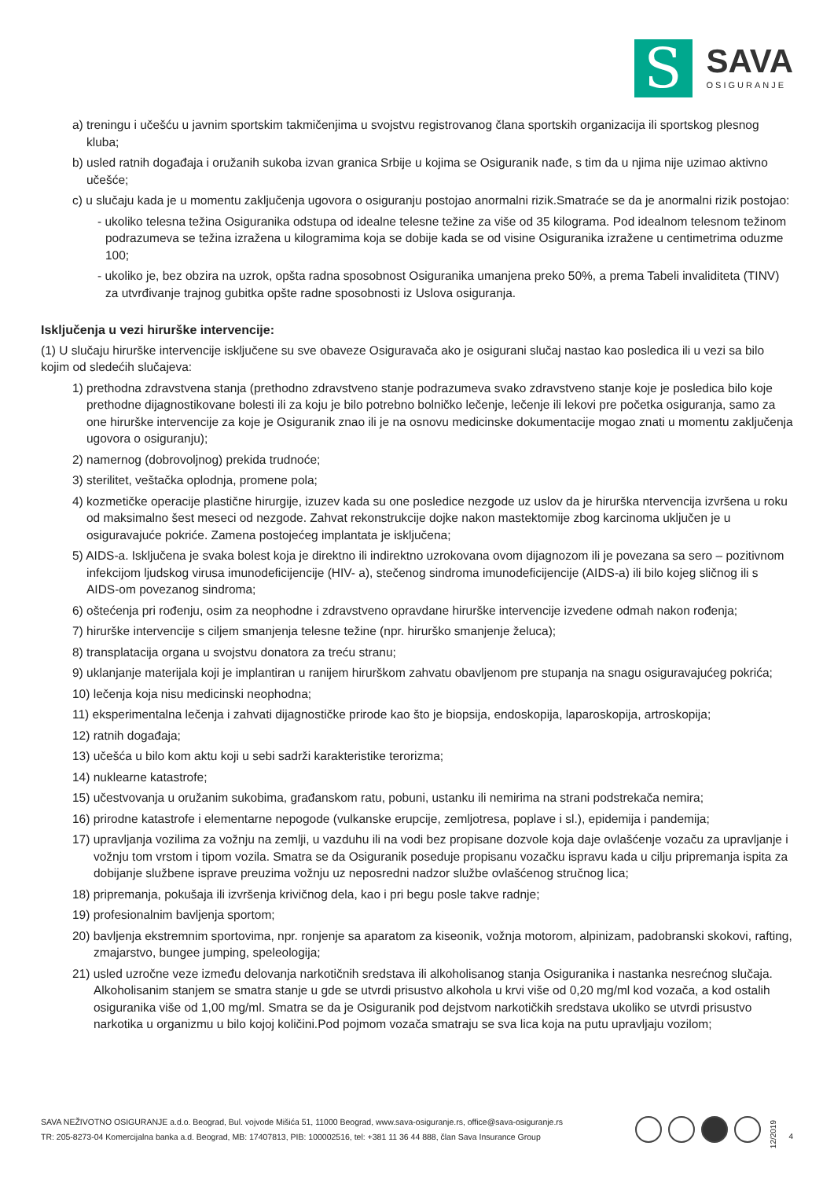S
SAVA
OSIGURANJE
a) treningu i učešću u javnim sportskim takmičenjima u svojstvu registrovanog člana sportskih organizacija ili sportskog plesnog kluba;
b) usled ratnih događaja i oružanih sukoba izvan granica Srbije u kojima se Osiguranik nađe, s tim da u njima nije uzimao aktivno učešće;
c) u slučaju kada je u momentu zaključenja ugovora o osiguranju postojao anormalni rizik.Smatraće se da je anormalni rizik postojao:
- ukoliko telesna težina Osiguranika odstupa od idealne telesne težine za više od 35 kilograma. Pod idealnom telesnom težinom podrazumeva se težina izražena u kilogramima koja se dobije kada se od visine Osiguranika izražene u centimetrima oduzme 100;
- ukoliko je, bez obzira na uzrok, opšta radna sposobnost Osiguranika umanjena preko 50%, a prema Tabeli invaliditeta (TINV) za utvrđivanje trajnog gubitka opšte radne sposobnosti iz Uslova osiguranja.
Isključenja u vezi hirurške intervencije:
(1) U slučaju hirurške intervencije isključene su sve obaveze Osiguravača ako je osigurani slučaj nastao kao posledica ili u vezi sa bilo kojim od sledećih slučajeva:
1) prethodna zdravstvena stanja (prethodno zdravstveno stanje podrazumeva svako zdravstveno stanje koje je posledica bilo koje prethodne dijagnostikovane bolesti ili za koju je bilo potrebno bolničko lečenje, lečenje ili lekovi pre početka osiguranja, samo za one hirurške intervencije za koje je Osiguranik znao ili je na osnovu medicinske dokumentacije mogao znati u momentu zaključenja ugovora o osiguranju);
2) namernog (dobrovoljnog) prekida trudnoće;
3) sterilitet, veštačka oplodnja, promene pola;
4) kozmetičke operacije plastične hirurgije, izuzev kada su one posledice nezgode uz uslov da je hirurška ntervencija izvršena u roku od maksimalno šest meseci od nezgode. Zahvat rekonstrukcije dojke nakon mastektomije zbog karcinoma uključen je u osiguravajuće pokriće. Zamena postojećeg implantata je isključena;
5) AIDS-a. Isključena je svaka bolest koja je direktno ili indirektno uzrokovana ovom dijagnozom ili je povezana sa sero – pozitivnom infekcijom ljudskog virusa imunodeficijencije (HIV- a), stečenog sindroma imunodeficijencije (AIDS-a) ili bilo kojeg sličnog ili s AIDS-om povezanog sindroma;
6) oštećenja pri rođenju, osim za neophodne i zdravstveno opravdane hirurške intervencije izvedene odmah nakon rođenja;
7) hirurške intervencije s ciljem smanjenja telesne težine (npr. hirurško smanjenje želuca);
8) transplatacija organa u svojstvu donatora za treću stranu;
9) uklanjanje materijala koji je implantiran u ranijem hirurškom zahvatu obavljenom pre stupanja na snagu osiguravajućeg pokrića;
10) lečenja koja nisu medicinski neophodna;
11) eksperimentalna lečenja i zahvati dijagnostičke prirode kao što je biopsija, endoskopija, laparoskopija, artroskopija;
12) ratnih događaja;
13) učešća u bilo kom aktu koji u sebi sadrži karakteristike terorizma;
14) nuklearne katastrofe;
15) učestvovanja u oružanim sukobima, građanskom ratu, pobuni, ustanku ili nemirima na strani podstrekača nemira;
16) prirodne katastrofe i elementarne nepogode (vulkanske erupcije, zemljotresa, poplave i sl.), epidemija i pandemija;
17) upravljanja vozilima za vožnju na zemlji, u vazduhu ili na vodi bez propisane dozvole koja daje ovlašćenje vozaču za upravljanje i vožnju tom vrstom i tipom vozila. Smatra se da Osiguranik poseduje propisanu vozačku ispravu kada u cilju pripremanja ispita za dobijanje službene isprave preuzima vožnju uz neposredni nadzor službe ovlašćenog stručnog lica;
18) pripremanja, pokušaja ili izvršenja krivičnog dela, kao i pri begu posle takve radnje;
19) profesionalnim bavljenja sportom;
20) bavljenja ekstremnim sportovima, npr. ronjenje sa aparatom za kiseonik, vožnja motorom, alpinizam, padobranski skokovi, rafting, zmajarstvo, bungee jumping, speleologija;
21) usled uzročne veze između delovanja narkotičnih sredstava ili alkoholisanog stanja Osiguranika i nastanka nesrećnog slučaja. Alkoholisanim stanjem se smatra stanje u gde se utvrdi prisustvo alkohola u krvi više od 0,20 mg/ml kod vozača, a kod ostalih osiguranika više od 1,00 mg/ml. Smatra se da je Osiguranik pod dejstvom narkotičkih sredstava ukoliko se utvrdi prisustvo narkotika u organizmu u bilo kojoj količini.Pod pojmom vozača smatraju se sva lica koja na putu upravljaju vozilom;
SAVA NEŽIVOTNO OSIGURANJE a.d.o. Beograd, Bul. vojvode Mišića 51, 11000 Beograd, www.sava-osiguranje.rs, office@sava-osiguranje.rs
TR: 205-8273-04 Komercijalna banka a.d. Beograd, MB: 17407813, PIB: 100002516, tel: +381 11 36 44 888, član Sava Insurance Group
12/2019
4